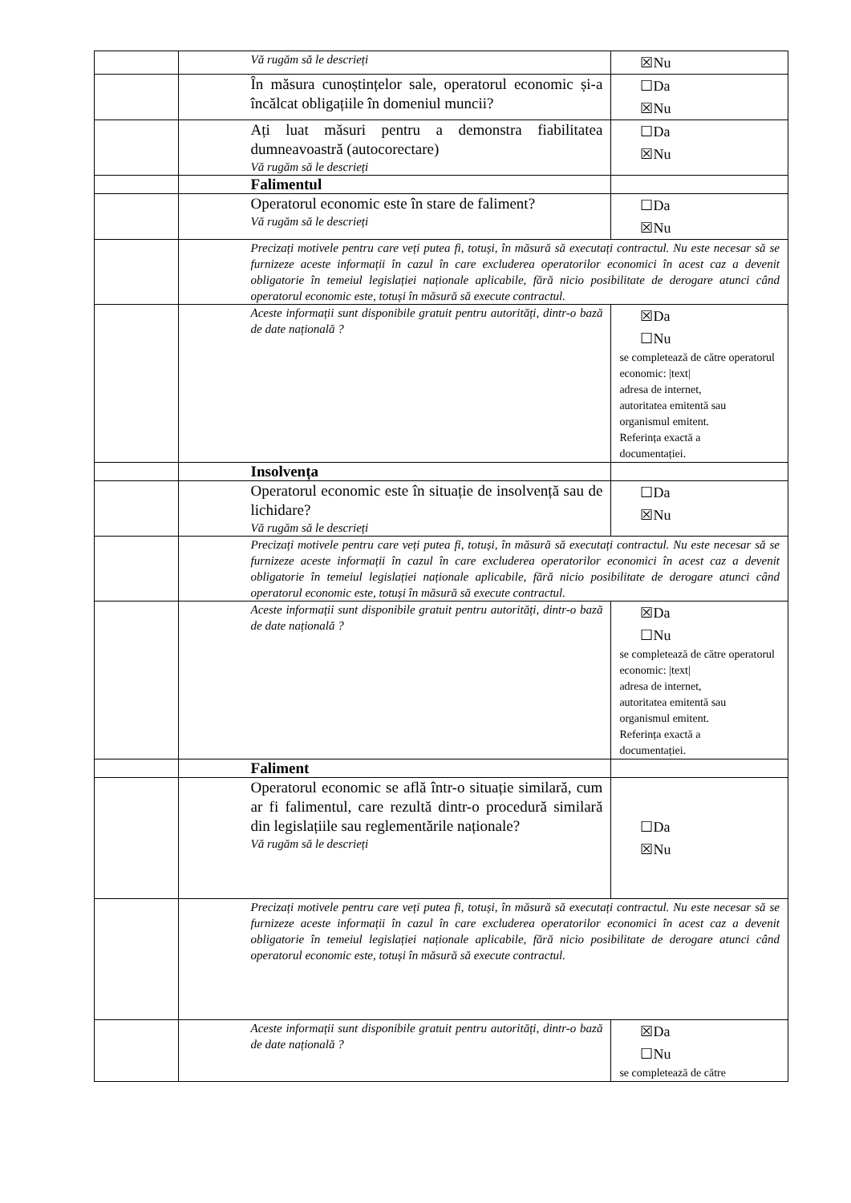| | | Vă rugăm să le descrieți | ☒Nu |
| | | În măsura cunoștințelor sale, operatorul economic și-a încălcat obligațiile în domeniul muncii? | ☐Da ☒Nu |
| | | Ați luat măsuri pentru a demonstra fiabilitatea dumneavoastră (autocorectare) Vă rugăm să le descrieți | ☐Da ☒Nu |
| | | Falimentul | |
| | | Operatorul economic este în stare de faliment? Vă rugăm să le descrieți | ☐Da ☒Nu |
| | | Precizați motivele pentru care veți putea fi, totuși, în măsură să executați contractul. Nu este necesar să se furnizeze aceste informații în cazul în care excluderea operatorilor economici în acest caz a devenit obligatorie în temeiul legislației naționale aplicabile, fără nicio posibilitate de derogare atunci când operatorul economic este, totuși în măsură să execute contractul. | |
| | | Aceste informații sunt disponibile gratuit pentru autorități, dintr-o bază de date națională ? | ☒Da ☐Nu se completează de către operatorul economic: /text/ adresa de internet, autoritatea emitentă sau organismul emitent. Referința exactă a documentației. |
| | | Insolvența | |
| | | Operatorul economic este în situație de insolvență sau de lichidare? Vă rugăm să le descrieți | ☐Da ☒Nu |
| | | Precizați motivele pentru care veți putea fi, totuși, în măsură să executați contractul. Nu este necesar să se furnizeze aceste informații în cazul în care excluderea operatorilor economici în acest caz a devenit obligatorie în temeiul legislației naționale aplicabile, fără nicio posibilitate de derogare atunci când operatorul economic este, totuși în măsură să execute contractul. | |
| | | Aceste informații sunt disponibile gratuit pentru autorități, dintr-o bază de date națională ? | ☒Da ☐Nu se completează de către operatorul economic: /text/ adresa de internet, autoritatea emitentă sau organismul emitent. Referința exactă a documentației. |
| | | Faliment | |
| | | Operatorul economic se află într-o situație similară, cum ar fi falimentul, care rezultă dintr-o procedură similară din legislațiile sau reglementările naționale? Vă rugăm să le descrieți | ☐Da ☒Nu |
| | | Precizați motivele pentru care veți putea fi, totuși, în măsură să executați contractul. Nu este necesar să se furnizeze aceste informații în cazul în care excluderea operatorilor economici în acest caz a devenit obligatorie în temeiul legislației naționale aplicabile, fără nicio posibilitate de derogare atunci când operatorul economic este, totuși în măsură să execute contractul. | |
| | | Aceste informații sunt disponibile gratuit pentru autorități, dintr-o bază de date națională ? | ☒Da ☐Nu se completează de către |